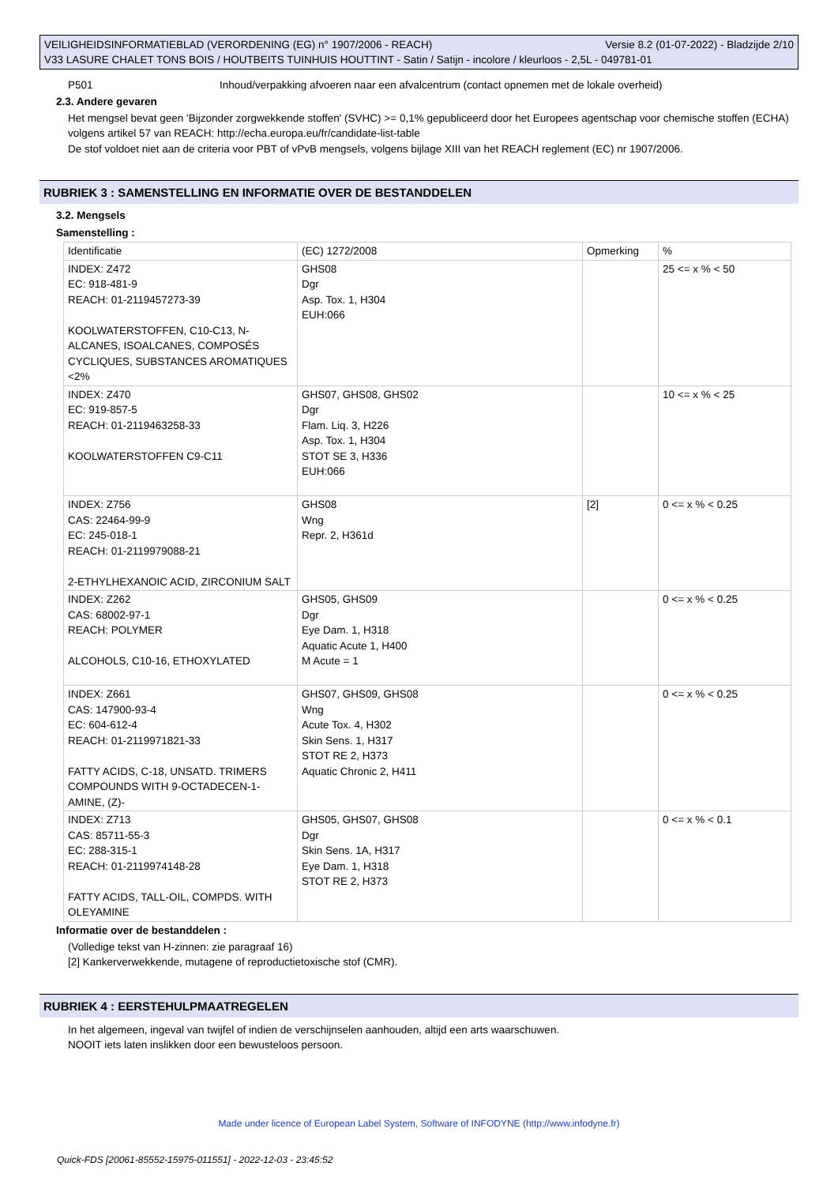VEILIGHEIDSINFORMATIEBLAD (VERORDENING (EG) n° 1907/2006 - REACH) Versie 8.2 (01-07-2022) - Bladzijde 2/10
V33 LASURE CHALET TONS BOIS / HOUTBEITS TUINHUIS HOUTTINT - Satin / Satijn - incolore / kleurloos - 2,5L - 049781-01
P501 Inhoud/verpakking afvoeren naar een afvalcentrum (contact opnemen met de lokale overheid)
2.3. Andere gevaren
Het mengsel bevat geen 'Bijzonder zorgwekkende stoffen' (SVHC) >= 0,1% gepubliceerd door het Europees agentschap voor chemische stoffen (ECHA) volgens artikel 57 van REACH: http://echa.europa.eu/fr/candidate-list-table
De stof voldoet niet aan de criteria voor PBT of vPvB mengsels, volgens bijlage XIII van het REACH reglement (EC) nr 1907/2006.
RUBRIEK 3 : SAMENSTELLING EN INFORMATIE OVER DE BESTANDDELEN
3.2. Mengsels
Samenstelling :
| Identificatie | (EC) 1272/2008 | Opmerking | % |
| INDEX: Z472 EC: 918-481-9 REACH: 01-2119457273-39 KOOLWATERSTOFFEN, C10-C13, N-ALCANES, ISOALCANES, COMPOSÉS CYCLIQUES, SUBSTANCES AROMATIQUES <2% | GHS08 Dgr Asp. Tox. 1, H304 EUH:066 | | 25 <= x % < 50 |
| INDEX: Z470 EC: 919-857-5 REACH: 01-2119463258-33 KOOLWATERSTOFFEN C9-C11 | GHS07, GHS08, GHS02 Dgr Flam. Liq. 3, H226 Asp. Tox. 1, H304 STOT SE 3, H336 EUH:066 | | 10 <= x % < 25 |
| INDEX: Z756 CAS: 22464-99-9 EC: 245-018-1 REACH: 01-2119979088-21 2-ETHYLHEXANOIC ACID, ZIRCONIUM SALT | GHS08 Wng Repr. 2, H361d | [2] | 0 <= x % < 0.25 |
| INDEX: Z262 CAS: 68002-97-1 REACH: POLYMER ALCOHOLS, C10-16, ETHOXYLATED | GHS05, GHS09 Dgr Eye Dam. 1, H318 Aquatic Acute 1, H400 M Acute = 1 | | 0 <= x % < 0.25 |
| INDEX: Z661 CAS: 147900-93-4 EC: 604-612-4 REACH: 01-2119971821-33 FATTY ACIDS, C-18, UNSATD. TRIMERS COMPOUNDS WITH 9-OCTADECEN-1-AMINE, (Z)- | GHS07, GHS09, GHS08 Wng Acute Tox. 4, H302 Skin Sens. 1, H317 STOT RE 2, H373 Aquatic Chronic 2, H411 | | 0 <= x % < 0.25 |
| INDEX: Z713 CAS: 85711-55-3 EC: 288-315-1 REACH: 01-2119974148-28 FATTY ACIDS, TALL-OIL, COMPDS. WITH OLEYAMINE | GHS05, GHS07, GHS08 Dgr Skin Sens. 1A, H317 Eye Dam. 1, H318 STOT RE 2, H373 | | 0 <= x % < 0.1 |
Informatie over de bestanddelen :
(Volledige tekst van H-zinnen: zie paragraaf 16)
[2] Kankerverwekkende, mutagene of reproductietoxische stof (CMR).
RUBRIEK 4 : EERSTEHULPMAATREGELEN
In het algemeen, ingeval van twijfel of indien de verschijnselen aanhouden, altijd een arts waarschuwen.
NOOIT iets laten inslikken door een bewusteloos persoon.
Made under licence of European Label System, Software of INFODYNE (http://www.infodyne.fr)
Quick-FDS [20061-85552-15975-011551] - 2022-12-03 - 23:45:52